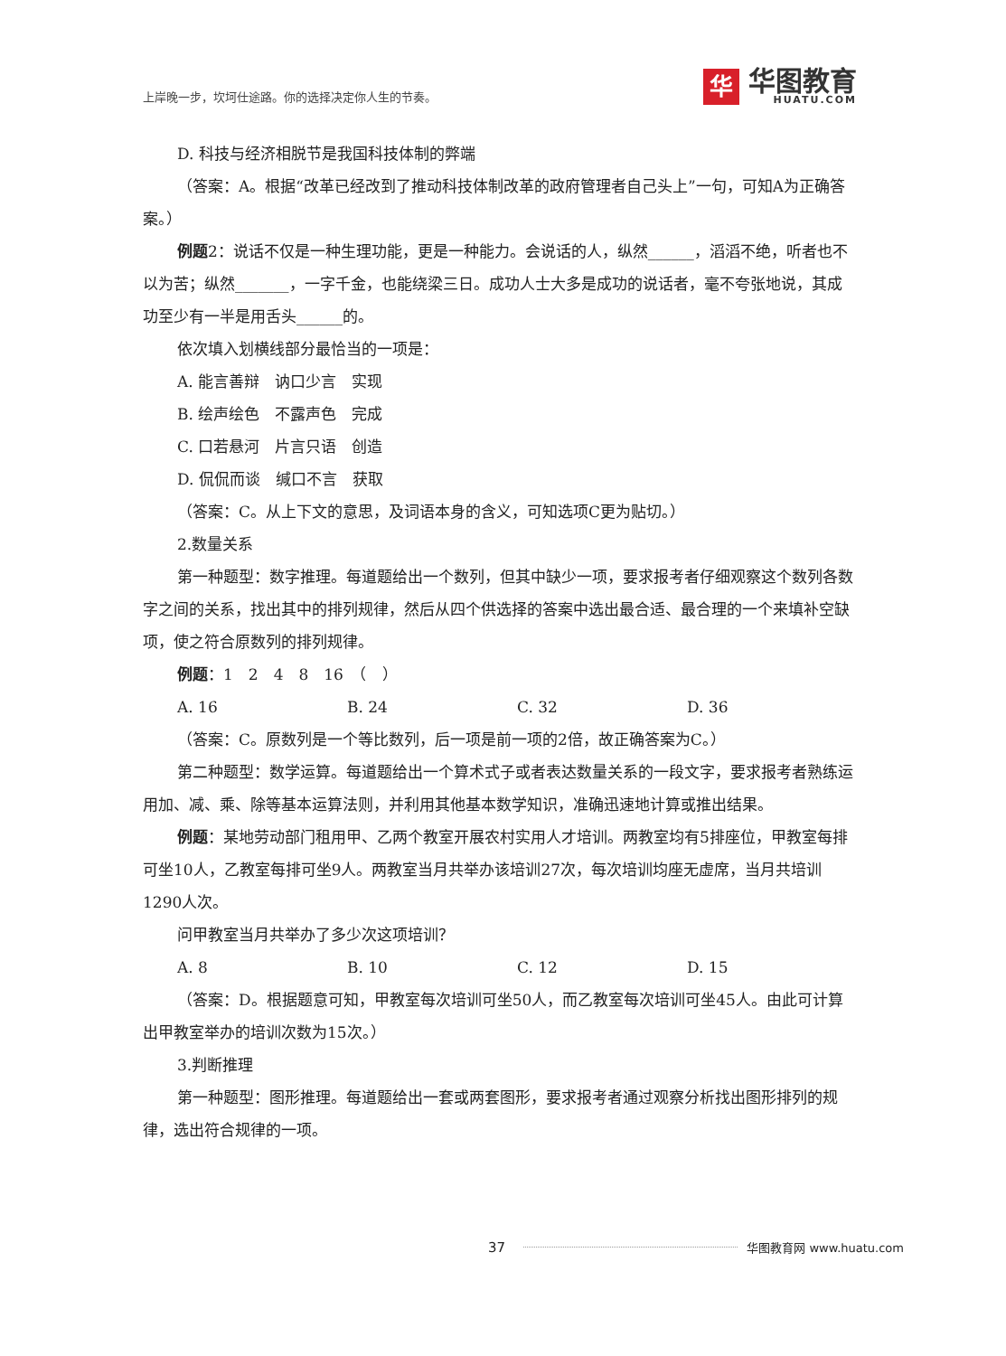上岸晚一步，坎坷仕途路。你的选择决定你人生的节奏。
华
华图教育
HUATU.COM
D. 科技与经济相脱节是我国科技体制的弊端
（答案：A。根据“改革已经改到了推动科技体制改革的政府管理者自己头上”一句，可知A为正确答案。）
例题2：说话不仅是一种生理功能，更是一种能力。会说话的人，纵然______，滔滔不绝，听者也不以为苦；纵然_______，一字千金，也能绕梁三日。成功人士大多是成功的说话者，毫不夸张地说，其成功至少有一半是用舌头______的。
依次填入划横线部分最恰当的一项是：
A. 能言善辩　讷口少言　实现
B. 绘声绘色　不露声色　完成
C. 口若悬河　片言只语　创造
D. 侃侃而谈　缄口不言　获取
（答案：C。从上下文的意思，及词语本身的含义，可知选项C更为贴切。）
2.数量关系
第一种题型：数字推理。每道题给出一个数列，但其中缺少一项，要求报考者仔细观察这个数列各数字之间的关系，找出其中的排列规律，然后从四个供选择的答案中选出最合适、最合理的一个来填补空缺项，使之符合原数列的排列规律。
例题：1　2　4　8　16　（　）
A. 16 B. 24 C. 32 D. 36
（答案：C。原数列是一个等比数列，后一项是前一项的2倍，故正确答案为C。）
第二种题型：数学运算。每道题给出一个算术式子或者表达数量关系的一段文字，要求报考者熟练运用加、减、乘、除等基本运算法则，并利用其他基本数学知识，准确迅速地计算或推出结果。
例题：某地劳动部门租用甲、乙两个教室开展农村实用人才培训。两教室均有5排座位，甲教室每排可坐10人，乙教室每排可坐9人。两教室当月共举办该培训27次，每次培训均座无虚席，当月共培训1290人次。
问甲教室当月共举办了多少次这项培训？
A. 8 B. 10 C. 12 D. 15
（答案：D。根据题意可知，甲教室每次培训可坐50人，而乙教室每次培训可坐45人。由此可计算出甲教室举办的培训次数为15次。）
3.判断推理
第一种题型：图形推理。每道题给出一套或两套图形，要求报考者通过观察分析找出图形排列的规律，选出符合规律的一项。
37 华图教育网 www.huatu.com